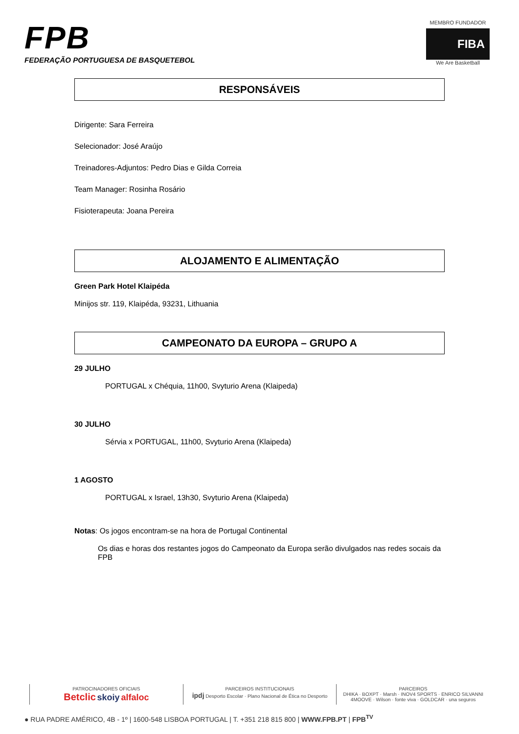FPB
FEDERAÇÃO PORTUGUESA DE BASQUETEBOL
MEMBRO FUNDADOR
FIBA
We Are Basketball
RESPONSÁVEIS
Dirigente: Sara Ferreira
Selecionador: José Araújo
Treinadores-Adjuntos: Pedro Dias e Gilda Correia
Team Manager: Rosinha Rosário
Fisioterapeuta: Joana Pereira
ALOJAMENTO E ALIMENTAÇÃO
Green Park Hotel Klaipéda
Minijos str. 119, Klaipéda, 93231, Lithuania
CAMPEONATO DA EUROPA – GRUPO A
29 JULHO
PORTUGAL x Chéquia, 11h00, Svyturio Arena (Klaipeda)
30 JULHO
Sérvia x PORTUGAL, 11h00, Svyturio Arena (Klaipeda)
1 AGOSTO
PORTUGAL x Israel, 13h30, Svyturio Arena (Klaipeda)
Notas: Os jogos encontram-se na hora de Portugal Continental
Os dias e horas dos restantes jogos do Campeonato da Europa serão divulgados nas redes socais da FPB
PATROCINADORES OFICIAIS
Betclic skoiy alfaloc
PARCEIROS INSTITUCIONAIS
ipdj Desporto Escolar · Plano Nacional de Ética no Desporto
PARCEIROS
DHIKA · BOXPT · Marsh · INOV4 SPORTS · ENRICO SILVANNI
4MOOVE · Wilson · fonte viva · GOLDCAR · una seguros
● RUA PADRE AMÉRICO, 4B - 1º | 1600-548 LISBOA PORTUGAL | T. +351 218 815 800 | WWW.FPB.PT | FPB<sup>TV</sup>